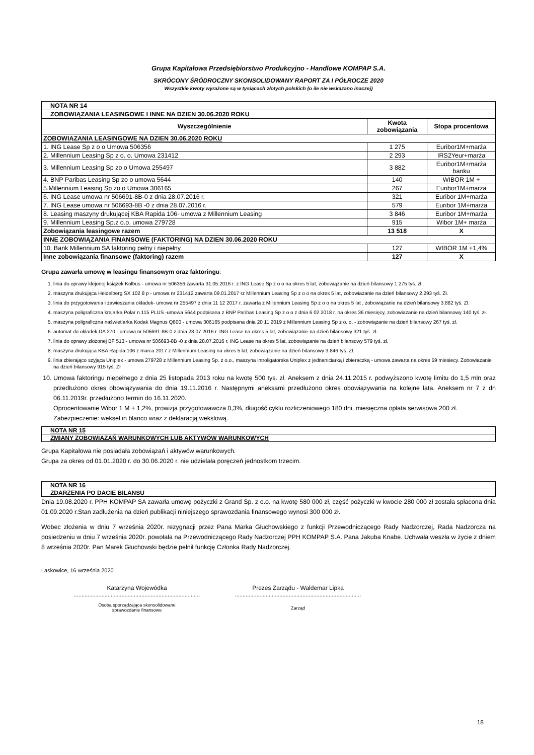Grupa Kapitałowa Przedsiębiorstwo Produkcyjno - Handlowe KOMPAP S.A.
SKRÓCONY ŚRÓDROCZNY SKONSOLIDOWANY RAPORT ZA I PÓŁROCZE 2020
Wszystkie kwoty wyrażone są w tysiącach złotych polskich (o ile nie wskazano inaczej)
| NOTA NR 14 | | |
| ZOBOWIĄZANIA LEASINGOWE I INNE NA DZIEN 30.06.2020 ROKU | | |
| Wyszczególnienie | Kwota zobowiązania | Stopa procentowa |
| ZOBOWIĄZANIA LEASINGOWE NA DZIEN 30.06.2020 ROKU | | |
| 1. ING Lease Sp z o o Umowa 506356 | 1 275 | Euribor1M+marża |
| 2. Millennium Leasing Sp z o. o. Umowa 231412 | 2 293 | IRS2Yeur+marża |
| 3. Millennium Leasing Sp zo o Umowa 255497 | 3 882 | Euribor1M+marża banku |
| 4. BNP Paribas Leasing Sp zo o umowa 5644 | 140 | WIBOR 1M + |
| 5.Millennium Leasing Sp zo o Umowa 306165 | 267 | Euribor1M+marża |
| 6. ING Lease umowa nr 506691-8B-0 z dnia 28.07.2016 r. | 321 | Euribor 1M+marża |
| 7. ING Lease umowa nr 506693-8B -0 z dnia 28.07.2016 r. | 579 | Euribor 1M+marża |
| 8. Leasing maszyny drukującej KBA Rapida 106- umowa z Millennium Leasing | 3 846 | Euribor 1M+marża |
| 9. Millennium Leasing Sp.z o.o. umowa 279728 | 915 | Wibor 1M+ marża |
| Zobowiązania leasingowe razem | 13 518 | X |
| INNE ZOBOWIĄZANIA FINANSOWE (FAKTORING) NA DZIEN 30.06.2020 ROKU | | |
| 10. Bank Millennium SA faktoring pełny i niepełny | 127 | WIBOR 1M +1,4% |
| Inne zobowiązania finansowe (faktoring) razem | 127 | X |
Grupa zawarła umowę w leasingu finansowym oraz faktoringu:
1. linia do oprawy klejonej książek Kolbus - umowa nr 506356 zawarta 31.05.2016 r. z ING Lease Sp z o o na okres 5 lat, zobowiązanie na dzień bilansowy 1.275 tyś. zł.
2. maszyna drukująca Heidelberg SX 102 8 p - umowa nr 231412 zawarta 09.01.2017 rz Millennium Leasing Sp z o o na okres 5 lat, zobowiazanie na dzień bilansowy 2.293 tyś. Zł.
3. linia do przygotowania i zawieszania okładek- umowa nr 255497 z dnia 11 12 2017 r. zawarta z Millennium Leasing Sp z o o na okres 5 lat , zobowiązanie na dzień bilansowy 3.882 tyś. Zł.
4. maszyna poligraficzna krajarka Polar n 115 PLUS -umowa 5644 podpisana z BNP Paribas Leasing Sp z o o z dnia 6 02 2018 r. na okres 36 miesięcy, zobowiazanie na dzień bilansowy 140 tyś. zł.
5. maszyna poligraficzna naświetlarka Kodak Magnus Q800 - umowa 306165 podpisana dnia 20 11 2019 z Millennium Leasing Sp z o. o. - zobowiązanie na dzień bilansowy 267 tyś. zł.
6. automat do okładek DA 270 - umowa nr 506691-8B-0 z dnia 28.07.2016 r. ING Lease na okres 5 lat, zobowiązanie na dzień bilansowy 321 tyś. zł.
7. linia do oprawy złożonej BF 513 - umowa nr 506693-8B -0 z dnia 28.07.2016 r. ING Lease na okres 5 lat, zobowiązanie na dzień bilansowy 579 tyś. zł.
8. maszyna drukująca KBA Rapida 106 z marca 2017 z Millennium Leasing na okres 5 lat, zobowiązanie na dzień bilansowy 3.846 tyś. Zł.
9. linia zbierająco szyjąca Uniplex - umowa 279728 z Millennium Leasing Sp. z o.o., maszyna introligatorska Uniplex z jednaniciarką i zbieraczką - umowa zawarta na okres 59 miesiecy. Zobowiazanie na dzień bilansowy 915 tyś. Zł
10. Umowa faktoringu niepełnego z dnia 25 listopada 2013 roku na kwotę 500 tys. zł. Aneksem z dnia 24.11.2015 r. podwyższono kwotę limitu do 1,5 mln oraz przedłużono okres obowiązywania do dnia 19.11.2016 r. Następnymi aneksami przedłużono okres obowiązywania na kolejne lata. Aneksem nr 7 z dn 06.11.2019r. przedłużono termin do 16.11.2020.
Oprocentowanie Wibor 1 M + 1,2%, prowizja przygotowawcza 0,3%, długość cyklu rozliczeniowego 180 dni, miesięczna opłata serwisowa 200 zł.
Zabezpieczenie: weksel in blanco wraz z deklaracją wekslową.
NOTA NR 15
ZMIANY ZOBOWIAZAŃ WARUNKOWYCH LUB AKTYWÓW WARUNKOWYCH
Grupa Kapitałowa nie posiadała zobowiązań i aktywów warunkowych.
Grupa za okres od 01.01.2020 r. do 30.06.2020 r. nie udzielała poręczeń jednostkom trzecim.
NOTA NR 16
ZDARZENIA PO DACIE BILANSU
Dnia 19.08.2020 r. PPH KOMPAP SA zawarła umowę pożyczki z Grand Sp. z o.o. na kwotę 580 000 zł, część pożyczki w kwocie 280 000 zł została spłacona dnia 01.09.2020 r.Stan zadłużenia na dzień publikacji niniejszego sprawozdania finansowego wynosi 300 000 zł.
Wobec złożenia w dniu 7 września 2020r. rezygnacji przez Pana Marka Głuchowskiego z funkcji Przewodniczącego Rady Nadzorczej, Rada Nadzorcza na posiedzeniu w dniu 7 września 2020r. powołała na Przewodniczącego Rady Nadzorczej PPH KOMPAP S.A. Pana Jakuba Knabe. Uchwała weszła w życie z dniem 8 września 2020r. Pan Marek Głuchowski będzie pełnił funkcję Członka Rady Nadzorczej.
Laskowice, 16 września 2020
Katarzyna Wojewódka
..................................................................................
Osoba sporządzająca skonsolidowane
sprawozdanie finansowe
Prezes Zarządu - Waldemar Lipka
..................................................................................
Zarząd
18